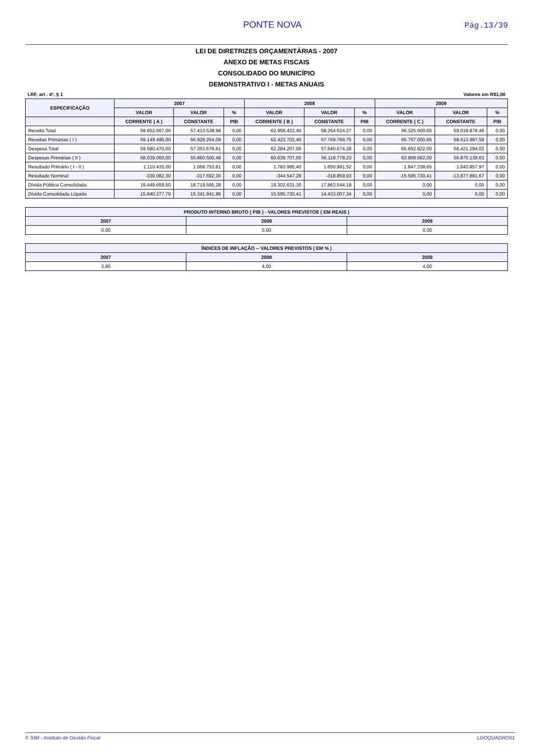PONTE NOVA
Pág.13/39
LEI DE DIRETRIZES ORÇAMENTÁRIAS - 2007
ANEXO DE METAS FISCAIS
CONSOLIDADO DO MUNICÍPIO
DEMONSTRATIVO I - METAS ANUAIS
LRF, art . 4º, § 1 Valores em R$1,00
| ESPECIFICAÇÃO | 2007 | | | 2008 | | | 2009 | | |
| --- | --- | --- | --- | --- | --- | --- | --- | --- | --- |
| | VALOR | VALOR | % | VALOR | VALOR | % | VALOR | VALOR | % |
| | CORRENTE ( A ) | CONSTANTE | PIB | CORRENTE ( B ) | CONSTANTE | PIB | CORRENTE ( C ) | CONSTANTE | PIB |
| Receita Total | 59.652.667,00 | 57.413.538,98 | 0,00 | 62.958.422,40 | 58.264.624,27 | 0,00 | 66.325.500,65 | 59.019.878,45 | 0,00 |
| Receitas Primárias ( I ) | 59.149.495,00 | 56.929.254,09 | 0,00 | 62.423.702,40 | 57.769.769,75 | 0,00 | 65.757.000,65 | 58.513.997,59 | 0,00 |
| Despesa Total | 59.590.470,00 | 57.353.676,61 | 0,00 | 62.284.207,00 | 57.640.674,28 | 0,00 | 65.652.822,00 | 58.421.294,02 | 0,00 |
| Despesas Primárias ( II ) | 58.039.060,00 | 55.860.500,48 | 0,00 | 60.639.707,00 | 56.118.778,23 | 0,00 | 63.909.662,00 | 56.870.139,63 | 0,00 |
| Resultado Primário ( I - II ) | 1.110.435,00 | 1.068.753,61 | 0,00 | 1.783.995,40 | 1.650.991,52 | 0,00 | 1.847.338,65 | 1.643.857,97 | 0,00 |
| Resultado Nominal | -330.082,30 | -317.692,30 | 0,00 | -344.547,29 | -318.859,93 | 0,00 | -15.595.730,41 | -13.877.891,67 | 0,00 |
| Dívida Pública Consolidada | 19.449.659,50 | 18.719.595,28 | 0,00 | 19.302.631,30 | 17.863.544,18 | 0,00 | 0,00 | 0,00 | 0,00 |
| Dívida Consolidada Líquida | 15.940.277,70 | 15.341.941,96 | 0,00 | 15.595.730,41 | 14.433.007,34 | 0,00 | 0,00 | 0,00 | 0,00 |
| PRODUTO INTERNO BRUTO ( PIB ) - VALORES PREVISTOS ( EM REAIS ) | | |
| --- | --- | --- |
| 2007 | 2008 | 2009 |
| 0,00 | 0,00 | 0,00 |
| ÍNDICES DE INFLAÇÃO -- VALORES PREVISTOS ( EM % ) | | |
| --- | --- | --- |
| 2007 | 2008 | 2009 |
| 3,90 | 4,00 | 4,00 |
© SIM - Instituto de Gestão Fiscal LDOQUADRO01